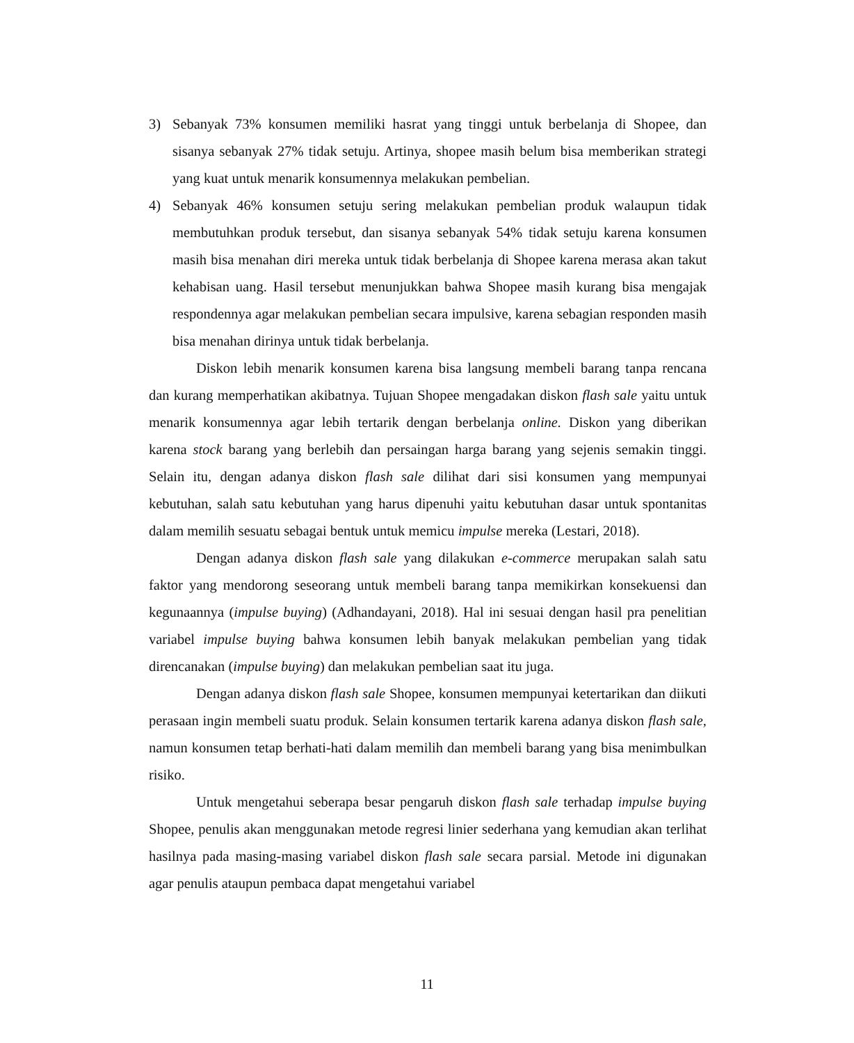3) Sebanyak 73% konsumen memiliki hasrat yang tinggi untuk berbelanja di Shopee, dan sisanya sebanyak 27% tidak setuju. Artinya, shopee masih belum bisa memberikan strategi yang kuat untuk menarik konsumennya melakukan pembelian.
4) Sebanyak 46% konsumen setuju sering melakukan pembelian produk walaupun tidak membutuhkan produk tersebut, dan sisanya sebanyak 54% tidak setuju karena konsumen masih bisa menahan diri mereka untuk tidak berbelanja di Shopee karena merasa akan takut kehabisan uang. Hasil tersebut menunjukkan bahwa Shopee masih kurang bisa mengajak respondennya agar melakukan pembelian secara impulsive, karena sebagian responden masih bisa menahan dirinya untuk tidak berbelanja.
Diskon lebih menarik konsumen karena bisa langsung membeli barang tanpa rencana dan kurang memperhatikan akibatnya. Tujuan Shopee mengadakan diskon flash sale yaitu untuk menarik konsumennya agar lebih tertarik dengan berbelanja online. Diskon yang diberikan karena stock barang yang berlebih dan persaingan harga barang yang sejenis semakin tinggi. Selain itu, dengan adanya diskon flash sale dilihat dari sisi konsumen yang mempunyai kebutuhan, salah satu kebutuhan yang harus dipenuhi yaitu kebutuhan dasar untuk spontanitas dalam memilih sesuatu sebagai bentuk untuk memicu impulse mereka (Lestari, 2018).
Dengan adanya diskon flash sale yang dilakukan e-commerce merupakan salah satu faktor yang mendorong seseorang untuk membeli barang tanpa memikirkan konsekuensi dan kegunaannya (impulse buying) (Adhandayani, 2018). Hal ini sesuai dengan hasil pra penelitian variabel impulse buying bahwa konsumen lebih banyak melakukan pembelian yang tidak direncanakan (impulse buying) dan melakukan pembelian saat itu juga.
Dengan adanya diskon flash sale Shopee, konsumen mempunyai ketertarikan dan diikuti perasaan ingin membeli suatu produk. Selain konsumen tertarik karena adanya diskon flash sale, namun konsumen tetap berhati-hati dalam memilih dan membeli barang yang bisa menimbulkan risiko.
Untuk mengetahui seberapa besar pengaruh diskon flash sale terhadap impulse buying Shopee, penulis akan menggunakan metode regresi linier sederhana yang kemudian akan terlihat hasilnya pada masing-masing variabel diskon flash sale secara parsial. Metode ini digunakan agar penulis ataupun pembaca dapat mengetahui variabel
11